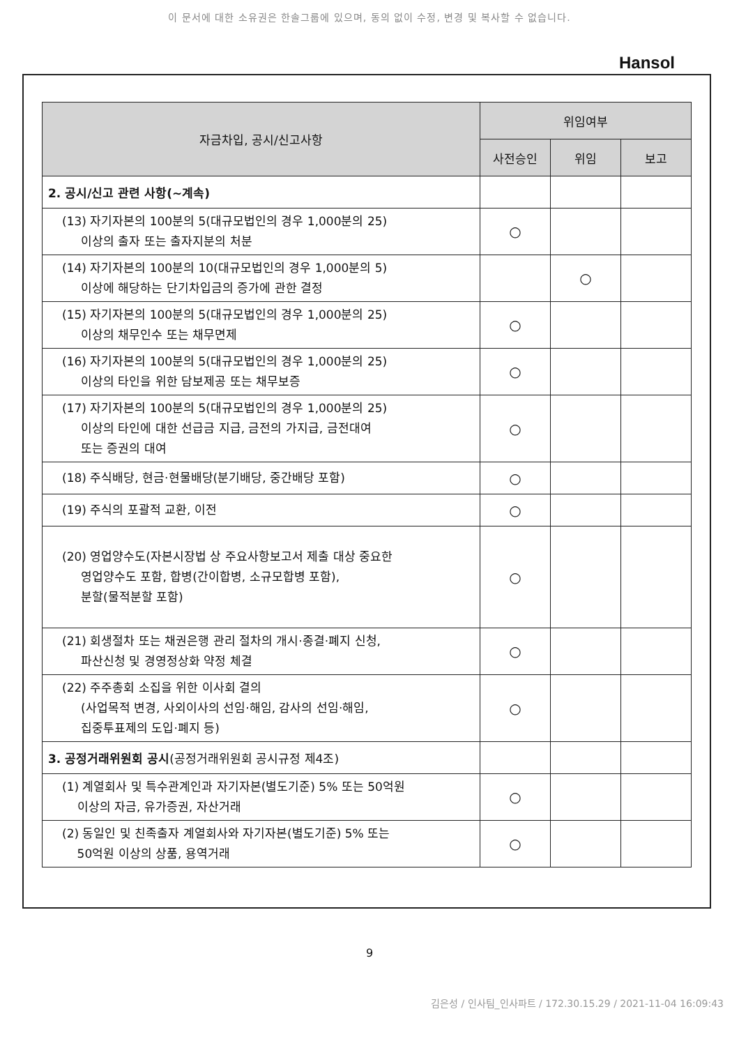이 문서에 대한 소유권은 한솔그룹에 있으며, 동의 없이 수정, 변경 및 복사할 수 없습니다.
Hansol
| 자금차입, 공시/신고사항 | 위임여부 | | |
| --- | --- | --- | --- |
| | 사전승인 | 위임 | 보고 |
| 2. 공시/신고 관련 사항(~계속) | | | |
| (13) 자기자본의 100분의 5(대규모법인의 경우 1,000분의 25) 이상의 출자 또는 출자지분의 처분 | ○ | | |
| (14) 자기자본의 100분의 10(대규모법인의 경우 1,000분의 5) 이상에 해당하는 단기차입금의 증가에 관한 결정 | | ○ | |
| (15) 자기자본의 100분의 5(대규모법인의 경우 1,000분의 25) 이상의 채무인수 또는 채무면제 | ○ | | |
| (16) 자기자본의 100분의 5(대규모법인의 경우 1,000분의 25) 이상의 타인을 위한 담보제공 또는 채무보증 | ○ | | |
| (17) 자기자본의 100분의 5(대규모법인의 경우 1,000분의 25) 이상의 타인에 대한 선급금 지급, 금전의 가지급, 금전대여 또는 증권의 대여 | ○ | | |
| (18) 주식배당, 현금·현물배당(분기배당, 중간배당 포함) | ○ | | |
| (19) 주식의 포괄적 교환, 이전 | ○ | | |
| (20) 영업양수도(자본시장법 상 주요사항보고서 제출 대상 중요한 영업양수도 포함, 합병(간이합병, 소규모합병 포함), 분할(물적분할 포함) | ○ | | |
| (21) 회생절차 또는 채권은행 관리 절차의 개시·종결·폐지 신청, 파산신청 및 경영정상화 약정 체결 | ○ | | |
| (22) 주주총회 소집을 위한 이사회 결의 (사업목적 변경, 사외이사의 선임·해임, 감사의 선임·해임, 집중투표제의 도입·폐지 등) | ○ | | |
| 3. 공정거래위원회 공시 (공정거래위원회 공시규정 제4조) | | | |
| (1) 계열회사 및 특수관계인과 자기자본(별도기준) 5% 또는 50억원 이상의 자금, 유가증권, 자산거래 | ○ | | |
| (2) 동일인 및 친족출자 계열회사와 자기자본(별도기준) 5% 또는 50억원 이상의 상품, 용역거래 | ○ | | |
9
김은성 / 인사팀_인사파트 / 172.30.15.29 / 2021-11-04 16:09:43